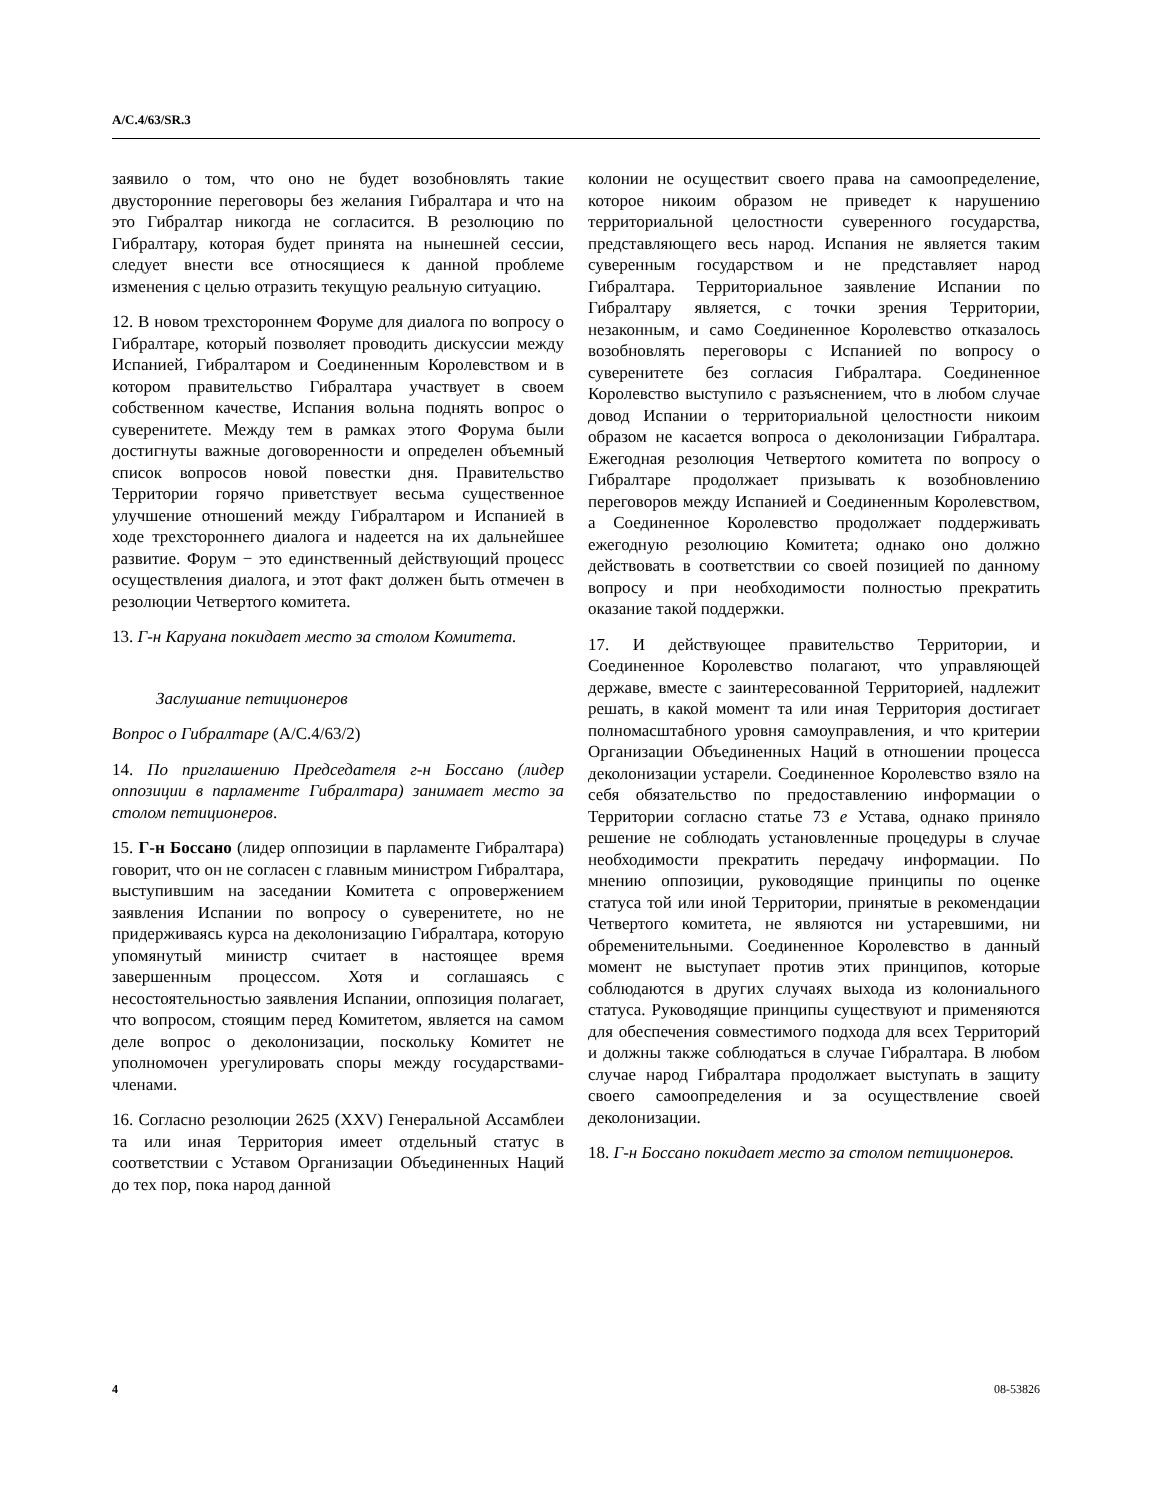A/C.4/63/SR.3
заявило о том, что оно не будет возобновлять такие двусторонние переговоры без желания Гибралтара и что на это Гибралтар никогда не согласится. В резолюцию по Гибралтару, которая будет принята на нынешней сессии, следует внести все относящиеся к данной проблеме изменения с целью отразить текущую реальную ситуацию.
12. В новом трехстороннем Форуме для диалога по вопросу о Гибралтаре, который позволяет проводить дискуссии между Испанией, Гибралтаром и Соединенным Королевством и в котором правительство Гибралтара участвует в своем собственном качестве, Испания вольна поднять вопрос о суверенитете. Между тем в рамках этого Форума были достигнуты важные договоренности и определен объемный список вопросов новой повестки дня. Правительство Территории горячо приветствует весьма существенное улучшение отношений между Гибралтаром и Испанией в ходе трехстороннего диалога и надеется на их дальнейшее развитие. Форум − это единственный действующий процесс осуществления диалога, и этот факт должен быть отмечен в резолюции Четвертого комитета.
13. Г-н Каруана покидает место за столом Комитета.
Заслушание петиционеров
Вопрос о Гибралтаре (A/C.4/63/2)
14. По приглашению Председателя г-н Боссано (лидер оппозиции в парламенте Гибралтара) занимает место за столом петиционеров.
15. Г-н Боссано (лидер оппозиции в парламенте Гибралтара) говорит, что он не согласен с главным министром Гибралтара, выступившим на заседании Комитета с опровержением заявления Испании по вопросу о суверенитете, но не придерживаясь курса на деколонизацию Гибралтара, которую упомянутый министр считает в настоящее время завершенным процессом. Хотя и соглашаясь с несостоятельностью заявления Испании, оппозиция полагает, что вопросом, стоящим перед Комитетом, является на самом деле вопрос о деколонизации, поскольку Комитет не уполномочен урегулировать споры между государствами-членами.
16. Согласно резолюции 2625 (XXV) Генеральной Ассамблеи та или иная Территория имеет отдельный статус в соответствии с Уставом Организации Объединенных Наций до тех пор, пока народ данной
колонии не осуществит своего права на самоопределение, которое никоим образом не приведет к нарушению территориальной целостности суверенного государства, представляющего весь народ. Испания не является таким суверенным государством и не представляет народ Гибралтара. Территориальное заявление Испании по Гибралтару является, с точки зрения Территории, незаконным, и само Соединенное Королевство отказалось возобновлять переговоры с Испанией по вопросу о суверенитете без согласия Гибралтара. Соединенное Королевство выступило с разъяснением, что в любом случае довод Испании о территориальной целостности никоим образом не касается вопроса о деколонизации Гибралтара. Ежегодная резолюция Четвертого комитета по вопросу о Гибралтаре продолжает призывать к возобновлению переговоров между Испанией и Соединенным Королевством, а Соединенное Королевство продолжает поддерживать ежегодную резолюцию Комитета; однако оно должно действовать в соответствии со своей позицией по данному вопросу и при необходимости полностью прекратить оказание такой поддержки.
17. И действующее правительство Территории, и Соединенное Королевство полагают, что управляющей державе, вместе с заинтересованной Территорией, надлежит решать, в какой момент та или иная Территория достигает полномасштабного уровня самоуправления, и что критерии Организации Объединенных Наций в отношении процесса деколонизации устарели. Соединенное Королевство взяло на себя обязательство по предоставлению информации о Территории согласно статье 73 e Устава, однако приняло решение не соблюдать установленные процедуры в случае необходимости прекратить передачу информации. По мнению оппозиции, руководящие принципы по оценке статуса той или иной Территории, принятые в рекомендации Четвертого комитета, не являются ни устаревшими, ни обременительными. Соединенное Королевство в данный момент не выступает против этих принципов, которые соблюдаются в других случаях выхода из колониального статуса. Руководящие принципы существуют и применяются для обеспечения совместимого подхода для всех Территорий и должны также соблюдаться в случае Гибралтара. В любом случае народ Гибралтара продолжает выступать в защиту своего самоопределения и за осуществление своей деколонизации.
18. Г-н Боссано покидает место за столом петиционеров.
4 08-53826